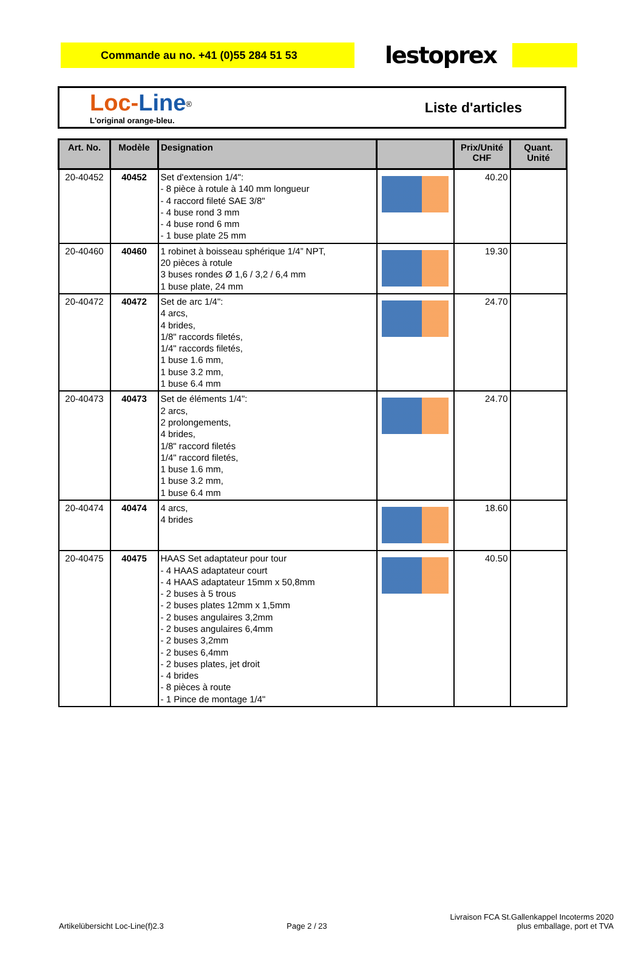Commande au no. +41 (0)55 284 51 53
lestoprex
Loc-Line<sup>®</sup>
L'original orange-bleu.
Liste d'articles
| Art. No. | Modèle | Designation | | Prix/Unité CHF | Quant. Unité |
| --- | --- | --- | --- | --- | --- |
| 20-40452 | 40452 | Set d'extension 1/4": - 8 pièce à rotule à 140 mm longueur - 4 raccord fileté SAE 3/8" - 4 buse rond 3 mm - 4 buse rond 6 mm - 1 buse plate 25 mm | | 40.20 | |
| 20-40460 | 40460 | 1 robinet à boisseau sphérique 1/4” NPT, 20 pièces à rotule 3 buses rondes Ø 1,6 / 3,2 / 6,4 mm 1 buse plate, 24 mm | | 19.30 | |
| 20-40472 | 40472 | Set de arc 1/4": 4 arcs, 4 brides, 1/8" raccords filetés, 1/4" raccords filetés, 1 buse 1.6 mm, 1 buse 3.2 mm, 1 buse 6.4 mm | | 24.70 | |
| 20-40473 | 40473 | Set de éléments 1/4": 2 arcs, 2 prolongements, 4 brides, 1/8" raccord filetés 1/4" raccord filetés, 1 buse 1.6 mm, 1 buse 3.2 mm, 1 buse 6.4 mm | | 24.70 | |
| 20-40474 | 40474 | 4 arcs, 4 brides | | 18.60 | |
| 20-40475 | 40475 | HAAS Set adaptateur pour tour - 4 HAAS adaptateur court - 4 HAAS adaptateur 15mm x 50,8mm - 2 buses à 5 trous - 2 buses plates 12mm x 1,5mm - 2 buses angulaires 3,2mm - 2 buses angulaires 6,4mm - 2 buses 3,2mm - 2 buses 6,4mm - 2 buses plates, jet droit - 4 brides - 8 pièces à route - 1 Pince de montage 1/4" | | 40.50 | |
Artikelübersicht Loc-Line(f)2.3
Page 2 / 23
Livraison FCA St.Gallenkappel Incoterms 2020
plus emballage, port et TVA